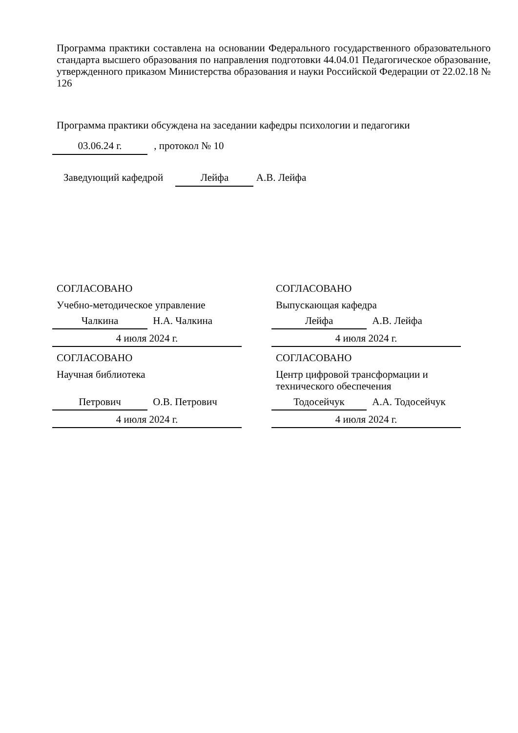Программа практики составлена на основании Федерального государственного образовательного стандарта высшего образования по направления подготовки 44.04.01 Педагогическое образование, утвержденного приказом Министерства образования и науки Российской Федерации от 22.02.18 № 126
Программа практики обсуждена на заседании кафедры психологии и педагогики
03.06.24 г. , протокол № 10
Заведующий кафедрой Лейфа А.В. Лейфа
СОГЛАСОВАНО
Учебно-методическое управление
Чалкина Н.А. Чалкина
4 июля 2024 г.
СОГЛАСОВАНО
Научная библиотека
Петрович О.В. Петрович
4 июля 2024 г.
СОГЛАСОВАНО
Выпускающая кафедра
Лейфа А.В. Лейфа
4 июля 2024 г.
СОГЛАСОВАНО
Центр цифровой трансформации и
технического обеспечения
Тодосейчук А.А. Тодосейчук
4 июля 2024 г.